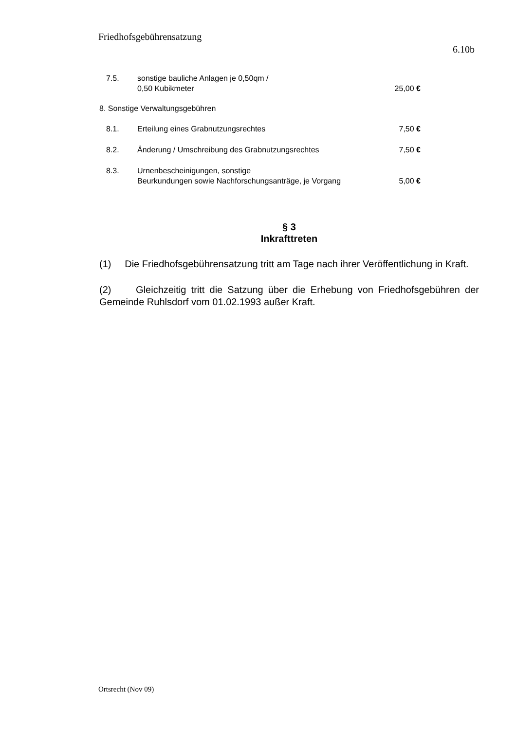Friedhofsgebührensatzung
6.10b
| 7.5. | sonstige bauliche Anlagen je 0,50qm / 0,50 Kubikmeter | 25,00 € |
8. Sonstige Verwaltungsgebühren
| 8.1. | Erteilung eines Grabnutzungsrechtes | 7,50 € |
| 8.2. | Änderung / Umschreibung des Grabnutzungsrechtes | 7,50 € |
| 8.3. | Urnenbescheinigungen, sonstige Beurkundungen sowie Nachforschungsanträge, je Vorgang | 5,00 € |
§ 3
Inkrafttreten
(1) Die Friedhofsgebührensatzung tritt am Tage nach ihrer Veröffentlichung in Kraft.
(2) Gleichzeitig tritt die Satzung über die Erhebung von Friedhofsgebühren der Gemeinde Ruhlsdorf vom 01.02.1993 außer Kraft.
Ortsrecht (Nov 09)